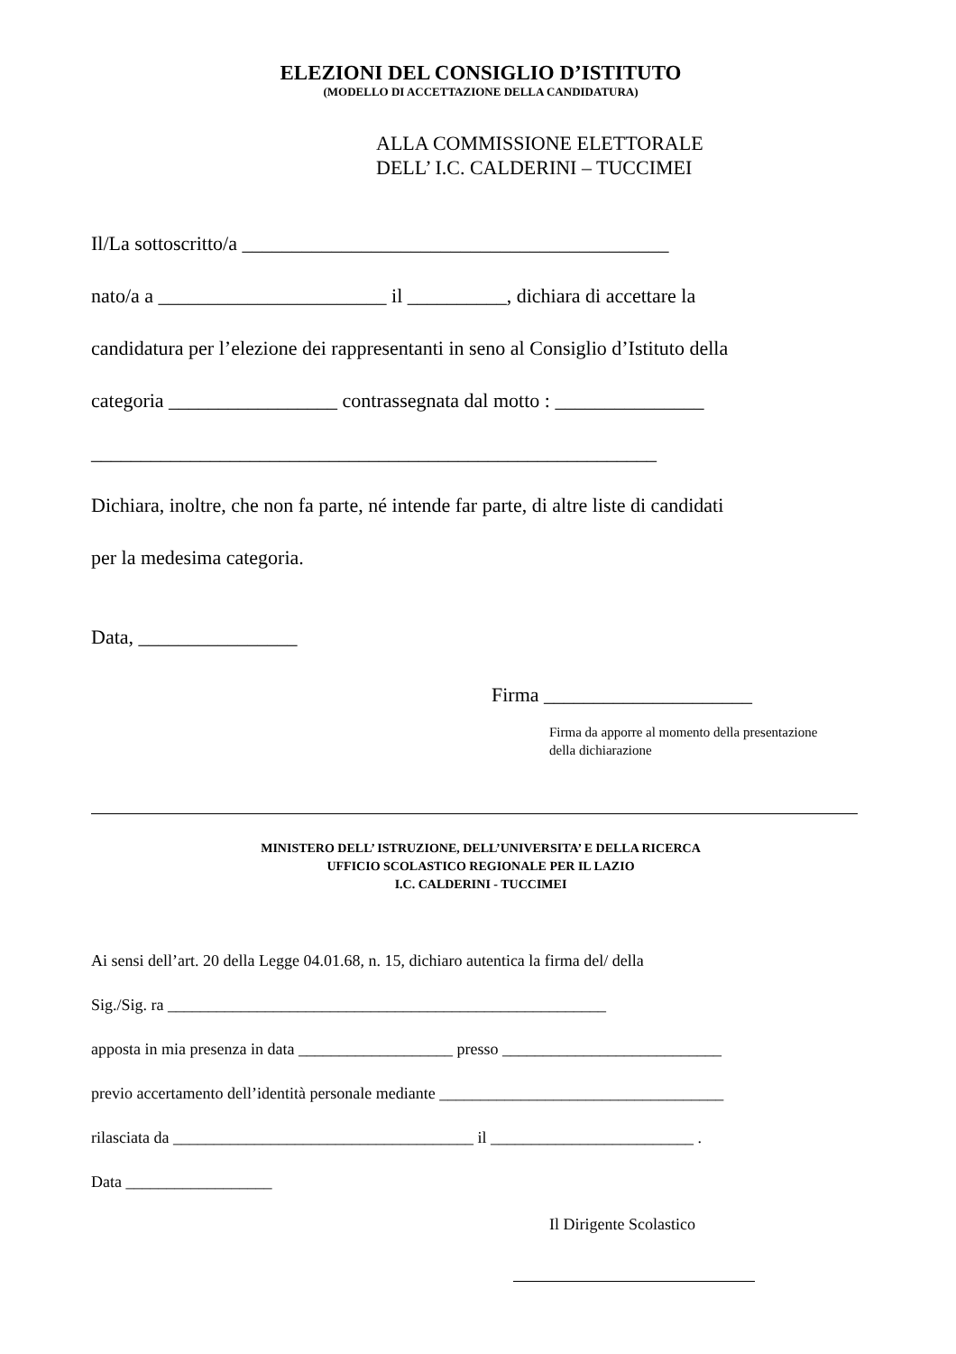ELEZIONI DEL CONSIGLIO D’ISTITUTO
(MODELLO DI ACCETTAZIONE DELLA CANDIDATURA)
ALLA COMMISSIONE ELETTORALE
DELL’ I.C. CALDERINI – TUCCIMEI
Il/La sottoscritto/a ___________________________________________
nato/a a _______________________ il __________, dichiara di accettare la
candidatura per l’elezione dei rappresentanti in seno al Consiglio d’Istituto della
categoria _________________ contrassegnata dal motto : _______________
_________________________________________________________
Dichiara, inoltre, che non fa parte, né intende far parte, di altre liste di candidati
per la medesima categoria.
Data, ________________
Firma _____________________
Firma da apporre al momento della presentazione
della dichiarazione
MINISTERO DELL’ ISTRUZIONE, DELL’UNIVERSITA’ E DELLA RICERCA
UFFICIO SCOLASTICO REGIONALE PER IL LAZIO
I.C. CALDERINI - TUCCIMEI
Ai sensi dell’art. 20 della Legge 04.01.68, n. 15, dichiaro autentica la firma del/ della
Sig./Sig. ra ______________________________________________________
apposta in mia presenza in data ___________________ presso ___________________________
previo accertamento dell’identità personale mediante ___________________________________
rilasciata da _____________________________________ il _________________________ .
Data __________________
Il Dirigente Scolastico